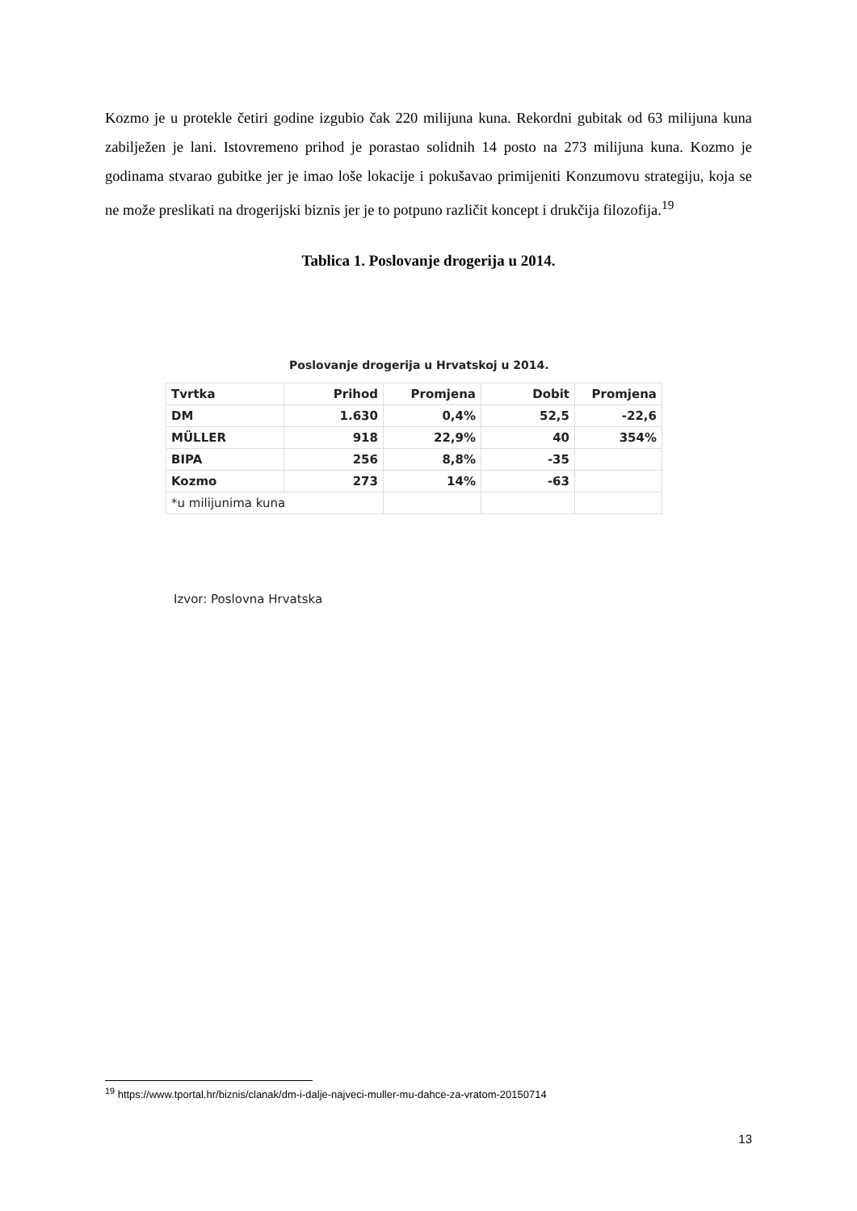Kozmo je u protekle četiri godine izgubio čak 220 milijuna kuna. Rekordni gubitak od 63 milijuna kuna zabilježen je lani. Istovremeno prihod je porastao solidnih 14 posto na 273 milijuna kuna. Kozmo je godinama stvarao gubitke jer je imao loše lokacije i pokušavao primijeniti Konzumovu strategiju, koja se ne može preslikati na drogerijski biznis jer je to potpuno različit koncept i drukčija filozofija.<sup>19</sup>
Tablica 1. Poslovanje drogerija u 2014.
Poslovanje drogerija u Hrvatskoj u 2014.
| Tvrtka | Prihod | Promjena | Dobit | Promjena |
| --- | --- | --- | --- | --- |
| DM | 1.630 | 0,4% | 52,5 | -22,6 |
| MÜLLER | 918 | 22,9% | 40 | 354% |
| BIPA | 256 | 8,8% | -35 | |
| Kozmo | 273 | 14% | -63 | |
| *u milijunima kuna | | | | |
Izvor: Poslovna Hrvatska
<sup>19</sup> https://www.tportal.hr/biznis/clanak/dm-i-dalje-najveci-muller-mu-dahce-za-vratom-20150714
13